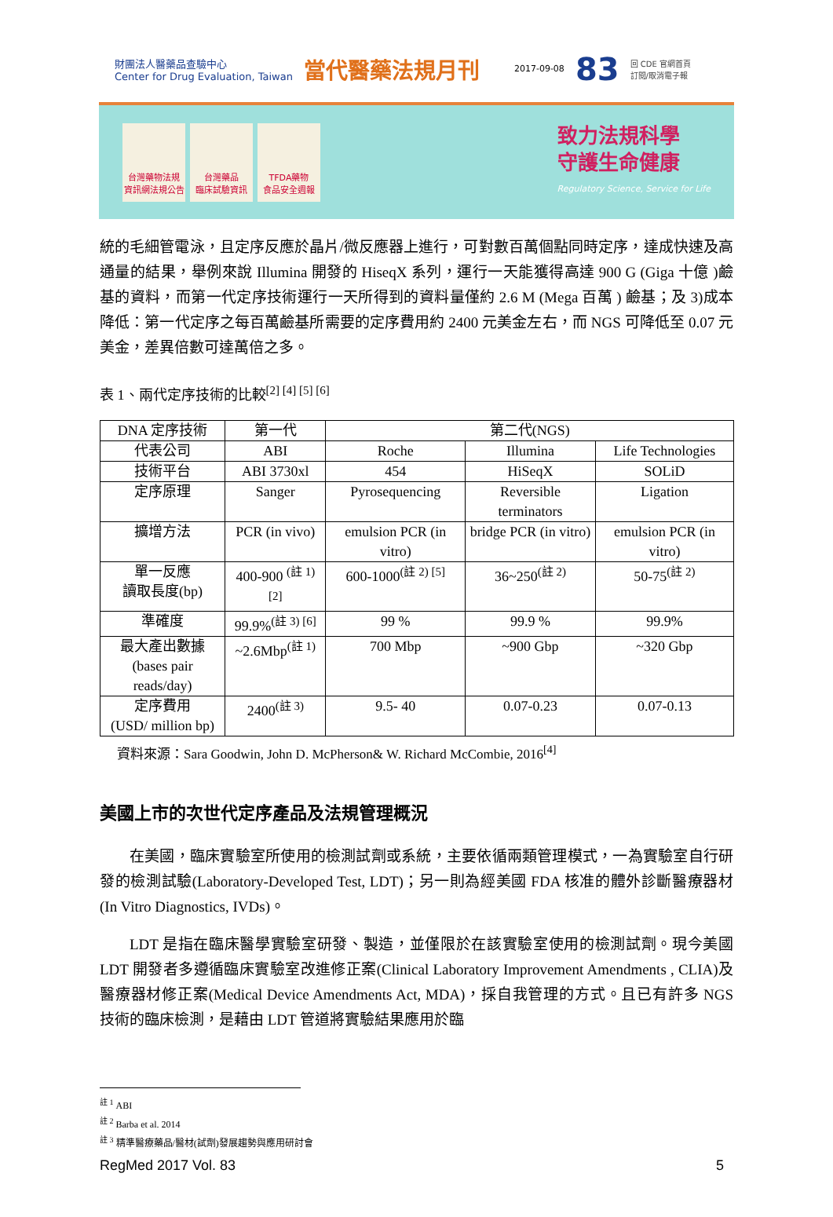財團法人醫藥品查驗中心
Center for Drug Evaluation, Taiwan 當代醫藥法規月刊 2017-09-08 83 回 CDE 官網首頁
訂閱/取消電子報
台灣藥物法規
資訊網法規公告
台灣藥品
臨床試驗資訊
TFDA藥物
食品安全週報
致力法規科學
守護生命健康
Regulatory Science, Service for Life
統的毛細管電泳，且定序反應於晶片/微反應器上進行，可對數百萬個點同時定序，達成快速及高通量的結果，舉例來說 Illumina 開發的 HiseqX 系列，運行一天能獲得高達 900 G (Giga 十億 )鹼基的資料，而第一代定序技術運行一天所得到的資料量僅約 2.6 M (Mega 百萬 ) 鹼基；及 3)成本降低：第一代定序之每百萬鹼基所需要的定序費用約 2400 元美金左右，而 NGS 可降低至 0.07 元美金，差異倍數可達萬倍之多。
表 1、兩代定序技術的比較<sup>[2] [4] [5] [6]</sup>
| DNA 定序技術 | 第一代 | 第二代(NGS) | | |
| --- | --- | --- | --- | --- |
| 代表公司 | ABI | Roche | Illumina | Life Technologies |
| 技術平台 | ABI 3730xl | 454 | HiSeqX | SOLiD |
| 定序原理 | Sanger | Pyrosequencing | Reversible terminators | Ligation |
| 擴增方法 | PCR (in vivo) | emulsion PCR (in vitro) | bridge PCR (in vitro) | emulsion PCR (in vitro) |
| 單一反應 讀取長度(bp) | 400-900 <sup>(註 1) [2]</sup> | 600-1000<sup>(註 2) [5]</sup> | 36~250<sup>(註 2)</sup> | 50-75<sup>(註 2)</sup> |
| 準確度 | 99.9%<sup>(註 3) [6]</sup> | 99 % | 99.9 % | 99.9% |
| 最大產出數據 (bases pair reads/day) | ~2.6Mbp<sup>(註 1)</sup> | 700 Mbp | ~900 Gbp | ~320 Gbp |
| 定序費用 (USD/ million bp) | 2400<sup>(註 3)</sup> | 9.5- 40 | 0.07-0.23 | 0.07-0.13 |
資料來源：Sara Goodwin, John D. McPherson& W. Richard McCombie, 2016<sup>[4]</sup>
美國上市的次世代定序產品及法規管理概況
在美國，臨床實驗室所使用的檢測試劑或系統，主要依循兩類管理模式，一為實驗室自行研發的檢測試驗(Laboratory-Developed Test, LDT)；另一則為經美國 FDA 核准的體外診斷醫療器材(In Vitro Diagnostics, IVDs)。
LDT 是指在臨床醫學實驗室研發、製造，並僅限於在該實驗室使用的檢測試劑。現今美國 LDT 開發者多遵循臨床實驗室改進修正案(Clinical Laboratory Improvement Amendments , CLIA)及醫療器材修正案(Medical Device Amendments Act, MDA)，採自我管理的方式。且已有許多 NGS 技術的臨床檢測，是藉由 LDT 管道將實驗結果應用於臨
<sup>註 1</sup> ABI
<sup>註 2</sup> Barba et al. 2014
<sup>註 3</sup> 精準醫療藥品/醫材(試劑)發展趨勢與應用研討會
RegMed 2017 Vol. 83 5